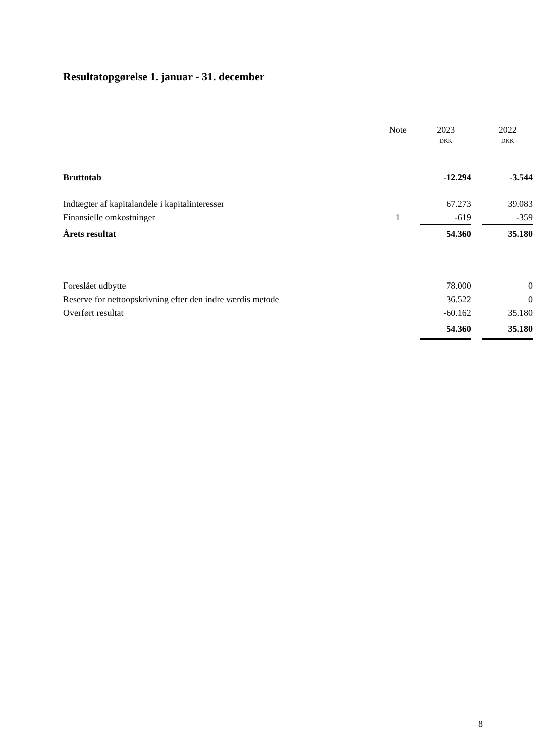Resultatopgørelse 1. januar - 31. december
| | | Note | | 2023 | | 2022 |
| --- | --- | --- | --- | --- | --- | --- |
| | | | | DKK | | DKK |
| Bruttotab | | | | -12.294 | | -3.544 |
| Indtægter af kapitalandele i kapitalinteresser | | | | 67.273 | | 39.083 |
| Finansielle omkostninger | | 1 | | -619 | | -359 |
| Årets resultat | | | | 54.360 | | 35.180 |
| Foreslået udbytte | | | | 78.000 | | 0 |
| Reserve for nettoopskrivning efter den indre værdis metode | | | | 36.522 | | 0 |
| Overført resultat | | | | -60.162 | | 35.180 |
| | | | | 54.360 | | 35.180 |
8